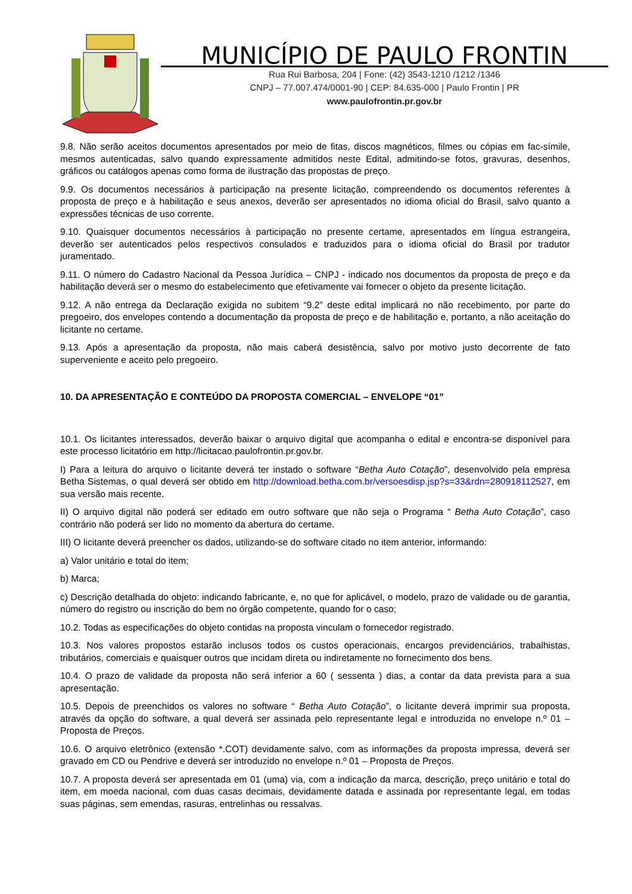MUNICÍPIO DE PAULO FRONTIN
Rua Rui Barbosa, 204 | Fone: (42) 3543-1210 /1212 /1346
CNPJ – 77.007.474/0001-90 | CEP: 84.635-000 | Paulo Frontin | PR
www.paulofrontin.pr.gov.br
9.8. Não serão aceitos documentos apresentados por meio de fitas, discos magnéticos, filmes ou cópias em fac-símile, mesmos autenticadas, salvo quando expressamente admitidos neste Edital, admitindo-se fotos, gravuras, desenhos, gráficos ou catálogos apenas como forma de ilustração das propostas de preço.
9.9. Os documentos necessários à participação na presente licitação, compreendendo os documentos referentes à proposta de preço e à habilitação e seus anexos, deverão ser apresentados no idioma oficial do Brasil, salvo quanto a expressões técnicas de uso corrente.
9.10. Quaisquer documentos necessários à participação no presente certame, apresentados em língua estrangeira, deverão ser autenticados pelos respectivos consulados e traduzidos para o idioma oficial do Brasil por tradutor juramentado.
9.11. O número do Cadastro Nacional da Pessoa Jurídica – CNPJ - indicado nos documentos da proposta de preço e da habilitação deverá ser o mesmo do estabelecimento que efetivamente vai fornecer o objeto da presente licitação.
9.12. A não entrega da Declaração exigida no subitem “9.2” deste edital implicará no não recebimento, por parte do pregoeiro, dos envelopes contendo a documentação da proposta de preço e de habilitação e, portanto, a não aceitação do licitante no certame.
9.13. Após a apresentação da proposta, não mais caberá desistência, salvo por motivo justo decorrente de fato superveniente e aceito pelo pregoeiro.
10. DA APRESENTAÇÃO E CONTEÚDO DA PROPOSTA COMERCIAL – ENVELOPE “01”
10.1. Os licitantes interessados, deverão baixar o arquivo digital que acompanha o edital e encontra-se disponível para este processo licitatório em http://licitacao.paulofrontin.pr.gov.br.
I) Para a leitura do arquivo o licitante deverá ter instado o software “Betha Auto Cotação”, desenvolvido pela empresa Betha Sistemas, o qual deverá ser obtido em http://download.betha.com.br/versoesdisp.jsp?s=33&rdn=280918112527, em sua versão mais recente.
II) O arquivo digital não poderá ser editado em outro software que não seja o Programa “ Betha Auto Cotação”, caso contrário não poderá ser lido no momento da abertura do certame.
III) O licitante deverá preencher os dados, utilizando-se do software citado no item anterior, informando:
a) Valor unitário e total do item;
b) Marca;
c) Descrição detalhada do objeto: indicando fabricante, e, no que for aplicável, o modelo, prazo de validade ou de garantia, número do registro ou inscrição do bem no órgão competente, quando for o caso;
10.2. Todas as especificações do objeto contidas na proposta vinculam o fornecedor registrado.
10.3. Nos valores propostos estarão inclusos todos os custos operacionais, encargos previdenciários, trabalhistas, tributários, comerciais e quaisquer outros que incidam direta ou indiretamente no fornecimento dos bens.
10.4. O prazo de validade da proposta não será inferior a 60 ( sessenta ) dias, a contar da data prevista para a sua apresentação.
10.5. Depois de preenchidos os valores no software “ Betha Auto Cotação”, o licitante deverá imprimir sua proposta, através da opção do software, a qual deverá ser assinada pelo representante legal e introduzida no envelope n.º 01 – Proposta de Preços.
10.6. O arquivo eletrônico (extensão *.COT) devidamente salvo, com as informações da proposta impressa, deverá ser gravado em CD ou Pendrive e deverá ser introduzido no envelope n.º 01 – Proposta de Preços.
10.7. A proposta deverá ser apresentada em 01 (uma) via, com a indicação da marca, descrição, preço unitário e total do item, em moeda nacional, com duas casas decimais, devidamente datada e assinada por representante legal, em todas suas páginas, sem emendas, rasuras, entrelinhas ou ressalvas.